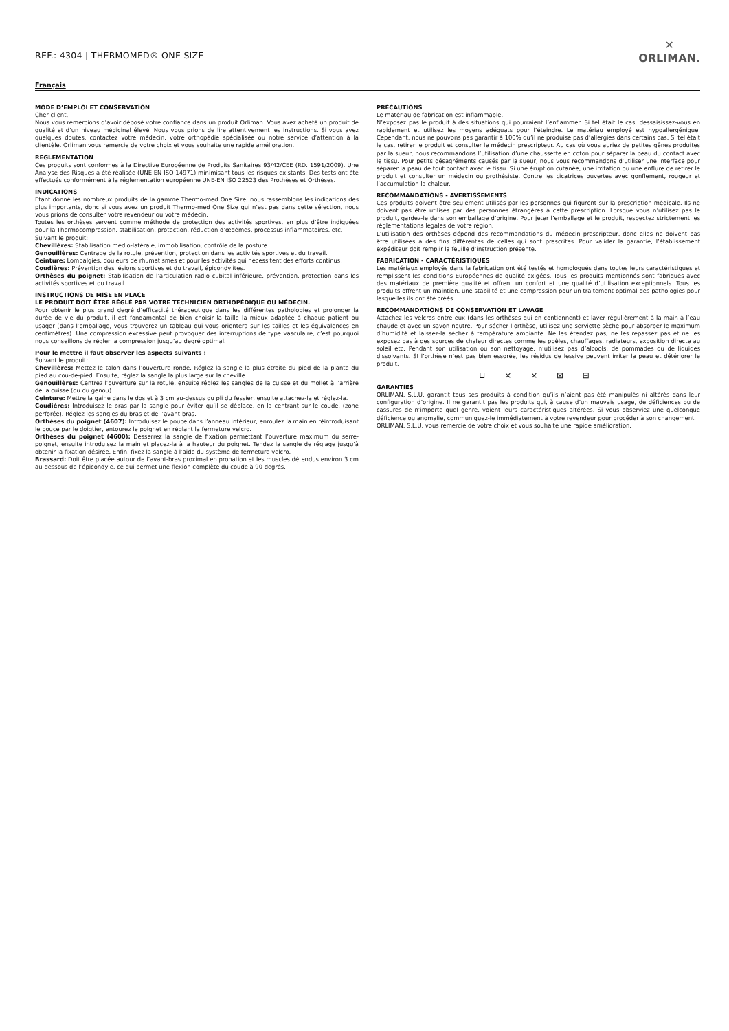REF.: 4304 | THERMOMED® ONE SIZE
✕
ORLIMAN.
Français
MODE D’EMPLOI ET CONSERVATION
Cher client,
Nous vous remercions d’avoir déposé votre confiance dans un produit Orliman. Vous avez acheté un produit de qualité et d’un niveau médicinal élevé. Nous vous prions de lire attentivement les instructions. Si vous avez quelques doutes, contactez votre médecin, votre orthopédie spécialisée ou notre service d’attention à la clientèle. Orliman vous remercie de votre choix et vous souhaite une rapide amélioration.
REGLEMENTATION
Ces produits sont conformes à la Directive Européenne de Produits Sanitaires 93/42/CEE (RD. 1591/2009). Une Analyse des Risques a été réalisée (UNE EN ISO 14971) minimisant tous les risques existants. Des tests ont été effectués conformément à la réglementation européenne UNE-EN ISO 22523 des Prothèses et Orthèses.
INDICATIONS
Etant donné les nombreux produits de la gamme Thermo-med One Size, nous rassemblons les indications des plus importants, donc si vous avez un produit Thermo-med One Size qui n’est pas dans cette sélection, nous vous prions de consulter votre revendeur ou votre médecin.
Toutes les orthèses servent comme méthode de protection des activités sportives, en plus d’être indiquées pour la Thermocompression, stabilisation, protection, réduction d’œdèmes, processus inflammatoires, etc.
Suivant le produit:
Chevillères: Stabilisation médio-latérale, immobilisation, contrôle de la posture.
Genouillères: Centrage de la rotule, prévention, protection dans les activités sportives et du travail.
Ceinture: Lombalgies, douleurs de rhumatismes et pour les activités qui nécessitent des efforts continus.
Coudières: Prévention des lésions sportives et du travail, épicondylites.
Orthèses du poignet: Stabilisation de l’articulation radio cubital inférieure, prévention, protection dans les activités sportives et du travail.
INSTRUCTIONS DE MISE EN PLACE
LE PRODUIT DOIT ÊTRE RÉGLÉ PAR VOTRE TECHNICIEN ORTHOPÉDIQUE OU MÉDECIN.
Pour obtenir le plus grand degré d’efficacité thérapeutique dans les différentes pathologies et prolonger la durée de vie du produit, il est fondamental de bien choisir la taille la mieux adaptée à chaque patient ou usager (dans l’emballage, vous trouverez un tableau qui vous orientera sur les tailles et les équivalences en centimètres). Une compression excessive peut provoquer des interruptions de type vasculaire, c’est pourquoi nous conseillons de régler la compression jusqu’au degré optimal.
Pour le mettre il faut observer les aspects suivants :
Suivant le produit:
Chevillères: Mettez le talon dans l’ouverture ronde. Réglez la sangle la plus étroite du pied de la plante du pied au cou-de-pied. Ensuite, réglez la sangle la plus large sur la cheville.
Genouillères: Centrez l’ouverture sur la rotule, ensuite réglez les sangles de la cuisse et du mollet à l’arrière de la cuisse (ou du genou).
Ceinture: Mettre la gaine dans le dos et à 3 cm au-dessus du pli du fessier, ensuite attachez-la et réglez-la.
Coudières: Introduisez le bras par la sangle pour éviter qu’il se déplace, en la centrant sur le coude, (zone perforée). Réglez les sangles du bras et de l’avant-bras.
Orthèses du poignet (4607): Introduisez le pouce dans l’anneau intérieur, enroulez la main en réintroduisant le pouce par le doigtier, entourez le poignet en réglant la fermeture velcro.
Orthèses du poignet (4600): Desserrez la sangle de fixation permettant l’ouverture maximum du serre- poignet, ensuite introduisez la main et placez-la à la hauteur du poignet. Tendez la sangle de réglage jusqu’à obtenir la fixation désirée. Enfin, fixez la sangle à l’aide du système de fermeture velcro.
Brassard: Doit être placée autour de l’avant-bras proximal en pronation et les muscles détendus environ 3 cm au-dessous de l’épicondyle, ce qui permet une flexion complète du coude à 90 degrés.
PRÉCAUTIONS
Le matériau de fabrication est inflammable.
N’exposez pas le produit à des situations qui pourraient l’enflammer. Si tel était le cas, dessaisissez-vous en rapidement et utilisez les moyens adéquats pour l’éteindre. Le matériau employé est hypoallergénique. Cependant, nous ne pouvons pas garantir à 100% qu’il ne produise pas d’allergies dans certains cas. Si tel était le cas, retirer le produit et consulter le médecin prescripteur. Au cas où vous auriez de petites gênes produites par la sueur, nous recommandons l’utilisation d’une chaussette en coton pour séparer la peau du contact avec le tissu. Pour petits désagréments causés par la sueur, nous vous recommandons d’utiliser une interface pour séparer la peau de tout contact avec le tissu. Si une éruption cutanée, une irritation ou une enflure de retirer le produit et consulter un médecin ou prothésiste. Contre les cicatrices ouvertes avec gonflement, rougeur et l’accumulation la chaleur.
RECOMMANDATIONS - AVERTISSEMENTS
Ces produits doivent être seulement utilisés par les personnes qui figurent sur la prescription médicale. Ils ne doivent pas être utilisés par des personnes étrangères à cette prescription. Lorsque vous n’utilisez pas le produit, gardez-le dans son emballage d’origine. Pour jeter l’emballage et le produit, respectez strictement les réglementations légales de votre région.
L’utilisation des orthèses dépend des recommandations du médecin prescripteur, donc elles ne doivent pas être utilisées à des fins différentes de celles qui sont prescrites. Pour valider la garantie, l’établissement expéditeur doit remplir la feuille d’instruction présente.
FABRICATION - CARACTÉRISTIQUES
Les matériaux employés dans la fabrication ont été testés et homologués dans toutes leurs caractéristiques et remplissent les conditions Européennes de qualité exigées. Tous les produits mentionnés sont fabriqués avec des matériaux de première qualité et offrent un confort et une qualité d’utilisation exceptionnels. Tous les produits offrent un maintien, une stabilité et une compression pour un traitement optimal des pathologies pour lesquelles ils ont été créés.
RECOMMANDATIONS DE CONSERVATION ET LAVAGE
Attachez les velcros entre eux (dans les orthèses qui en contiennent) et laver régulièrement à la main à l’eau chaude et avec un savon neutre. Pour sécher l’orthèse, utilisez une serviette sèche pour absorber le maximum d’humidité et laissez-la sécher à température ambiante. Ne les étendez pas, ne les repassez pas et ne les exposez pas à des sources de chaleur directes comme les poêles, chauffages, radiateurs, exposition directe au soleil etc. Pendant son utilisation ou son nettoyage, n’utilisez pas d’alcools, de pommades ou de liquides dissolvants. SI l’orthèse n’est pas bien essorée, les résidus de lessive peuvent irriter la peau et détériorer le produit.
⊔ ⨯ ⨯ ⊠ ⊟
GARANTIES
ORLIMAN, S.L.U. garantit tous ses produits à condition qu’ils n’aient pas été manipulés ni altérés dans leur configuration d’origine. Il ne garantit pas les produits qui, à cause d’un mauvais usage, de déficiences ou de cassures de n’importe quel genre, voient leurs caractéristiques altérées. Si vous observiez une quelconque déficience ou anomalie, communiquez-le immédiatement à votre revendeur pour procéder à son changement.
ORLIMAN, S.L.U. vous remercie de votre choix et vous souhaite une rapide amélioration.